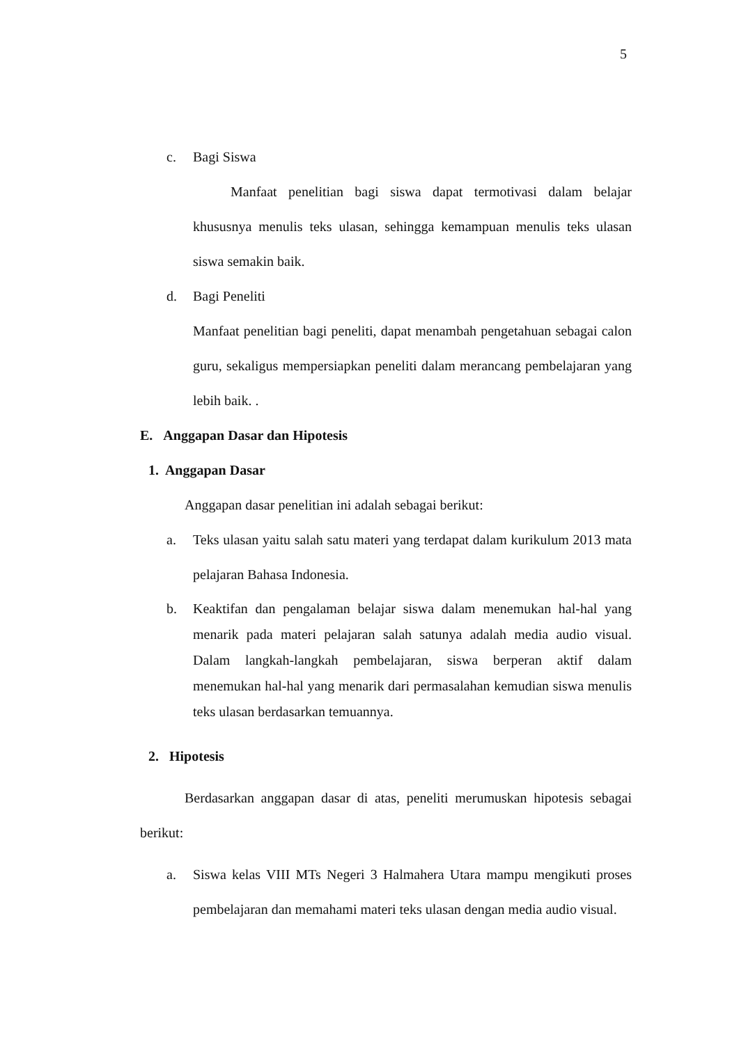5
c. Bagi Siswa
Manfaat penelitian bagi siswa dapat termotivasi dalam belajar khususnya menulis teks ulasan, sehingga kemampuan menulis teks ulasan siswa semakin baik.
d. Bagi Peneliti
Manfaat penelitian bagi peneliti, dapat menambah pengetahuan sebagai calon guru, sekaligus mempersiapkan peneliti dalam merancang pembelajaran yang lebih baik. .
E. Anggapan Dasar dan Hipotesis
1. Anggapan Dasar
Anggapan dasar penelitian ini adalah sebagai berikut:
a. Teks ulasan yaitu salah satu materi yang terdapat dalam kurikulum 2013 mata pelajaran Bahasa Indonesia.
b. Keaktifan dan pengalaman belajar siswa dalam menemukan hal-hal yang menarik pada materi pelajaran salah satunya adalah media audio visual. Dalam langkah-langkah pembelajaran, siswa berperan aktif dalam menemukan hal-hal yang menarik dari permasalahan kemudian siswa menulis teks ulasan berdasarkan temuannya.
2. Hipotesis
Berdasarkan anggapan dasar di atas, peneliti merumuskan hipotesis sebagai berikut:
a. Siswa kelas VIII MTs Negeri 3 Halmahera Utara mampu mengikuti proses pembelajaran dan memahami materi teks ulasan dengan media audio visual.